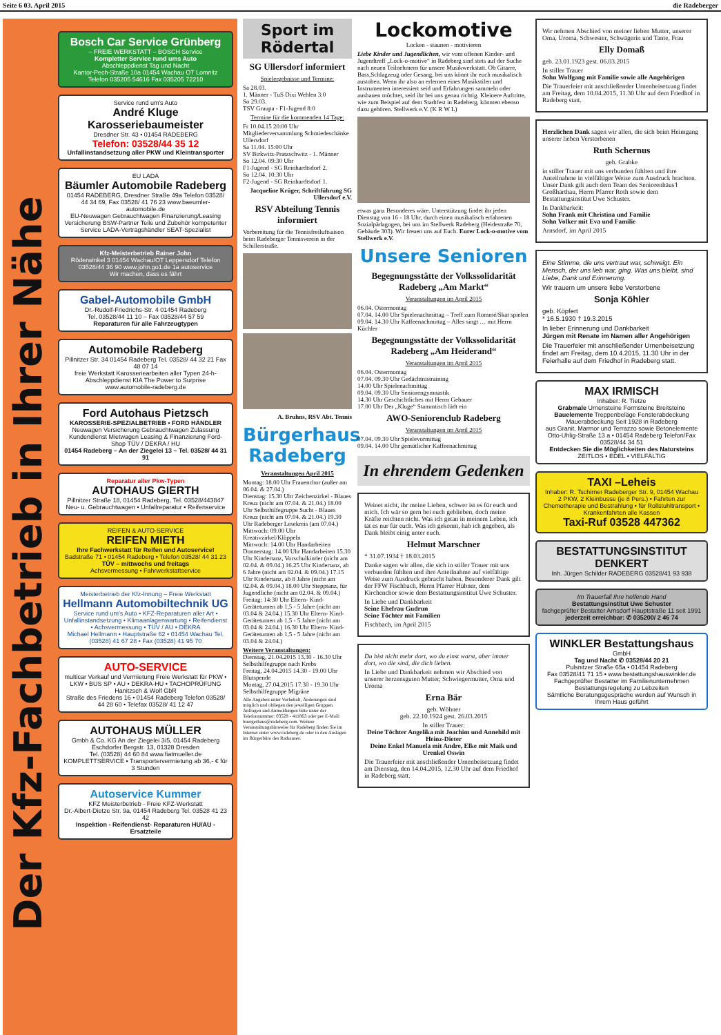Seite 6 03. April 2015 die Radeberger
Der Kfz-Fachbetrieb in Ihrer Nähe
Bosch Car Service Grünberg
– FREIE WERKSTATT – BOSCH Service
Kompletter Service rund ums Auto
Abschleppdienst Tag und Nacht
Kantor-Pech-Straße 10a 01454 Wachau OT Lomnitz Telefon 035205 54616 Fax 035205 72210
Service rund um's Auto
André Kluge Karosseriebaumeister
Dresdner Str. 43 • 01454 RADEBERG
Telefon: 03528/44 35 12
Unfallinstandsetzung aller PKW und Kleintransporter
EU LADA
Bäumler Automobile Radeberg
01454 RADEBERG, Dresdner Straße 49a Telefon 03528/ 44 34 69, Fax 03528/ 41 76 23 www.baeumler-automobile.de
EU-Neuwagen Gebrauchtwagen Finanzierung/Leasing Versicherung BSW-Partner Teile und Zubehör kompetenter Service LADA-Vertragshändler SEAT-Spezialist
Kfz-Meisterbetrieb Rainer John
Röderwinkel 3 01454 Wachau/OT Leppersdorf Telefon 03528/44 36 90 www.john.go1.de 1a autoservice
Wir machen, dass es fährt
Gabel-Automobile GmbH
Dr.-Rudolf-Friedrichs-Str. 4 01454 Radeberg
Tel. 03528/44 11 10 – Fax 03528/44 57 59
Reparaturen für alle Fahrzeugtypen
Automobile Radeberg
Pillnitzer Str. 34 01454 Radeberg Tel. 03528/ 44 32 21 Fax 48 07 14
freie Werkstatt Karosseriearbeiten aller Typen 24-h-Abschleppdienst KIA The Power to Surprise
www.automobile-radeberg.de
Ford Autohaus Pietzsch
KAROSSERIE-SPEZIALBETRIEB • FORD HÄNDLER
Neuwagen Versicherung Gebrauchtwagen Zulassung Kundendienst Mietwagen Leasing & Finanzierung Ford-Shop TÜV / DEKRA / HU
01454 Radeberg – An der Ziegelei 13 – Tel. 03528/ 44 31 91
Reparatur aller Pkw-Typen
AUTOHAUS GIERTH
Pillnitzer Straße 18, 01454 Radeberg, Tel. 03528/443847
Neu- u. Gebrauchtwagen • Unfallreparatur • Reifenservice
REIFEN & AUTO-SERVICE
REIFEN MIETH
Ihre Fachwerkstatt für Reifen und Autoservice!
Badstraße 71 • 01454 Radeberg • Telefon 03528/ 44 31 23
TÜV – mittwochs und freitags
Achsvermessung • Fahrwerkstattservice
Meisterbetrieb der Kfz-Innung – Freie Werkstatt
Hellmann Automobiltechnik UG
Service rund um's Auto • KFZ-Reparaturen aller Art • Unfallinstandsetzung • Klimaanlagenwartung • Reifendienst • Achsvermessung • TÜV / AU • DEKRA
Michael Hellmann • Hauptstraße 62 • 01454 Wachau Tel. (03528) 41 67 28 • Fax (03528) 41 95 70
AUTO-SERVICE
multicar Verkauf und Vermietung Freie Werkstatt für PKW • LKW • BUS SP • AU • DEKRA-HU • TACHOPRÜFUNG Hanitzsch & Wolf GbR
Straße des Friedens 16 • 01454 Radeberg Telefon 03528/ 44 28 60 • Telefax 03528/ 41 12 47
AUTOHAUS MÜLLER
Gmbh & Co. KG An der Ziegelei 3/5, 01454 Radeberg Eschdorfer Bergstr. 13, 01328 Dresden
Tel. (03528) 44 60 84 www.fiatmueller.de
KOMPLETTSERVICE • Transportervermietung ab 36,- € für 3 Stunden
Autoservice Kummer
KFZ Meisterbetrieb - Freie KFZ-Werkstatt
Dr.-Albert-Dietze Str. 9a, 01454 Radeberg Tel. 03528 41 23 42
Inspektion - Reifendienst- Reparaturen HU/AU - Ersatzteile
Sport im Rödertal
SG Ullersdorf informiert
Spielergebnisse und Termine:
Sa 28.03.
1. Männer - TuS Dixi Wehlen 3:0
So 29.03.
TSV Graupa - F1-Jugend 8:0
Termine für die kommenden 14 Tage:
Fr 10.04.15 20:00 Uhr Mitgliederversammlung Schmiedeschänke Ullersdorf
Sa 11.04. 15:00 Uhr
SV Birkwitz-Pratzschwitz - 1. Männer
So 12.04. 09:30 Uhr
F1-Jugend - SG Reinhardtsdorf 2.
So 12.04. 10:30 Uhr
F2-Jugend - SG Reinhardtsdorf 1.
Jacqueline Krüger, Schriftführung SG Ullersdorf e.V.
RSV Abteilung Tennis informiert
Vorbereitung für die Tennisfreiluftsaison beim Radeberger Tennisverein in der Schillerstraße.
A. Bruhns, RSV Abt. Tennis
Bürgerhaus Radeberg
Veranstaltungen April 2015
Montag: 18.00 Uhr Frauenchor (außer am 06.04. & 27.04.)
Dienstag: 15.30 Uhr Zeichenzirkel - Blaues Kreuz (nicht am 07.04. & 21.04.) 18.00 Uhr Selbsthilfegruppe Sucht - Blaues Kreuz (nicht am 07.04. & 21.04.) 19.30 Uhr Radeberger Lesekreis (am 07.04.)
Mittwoch: 09.00 Uhr Kreativzirkel/Klöppeln
Mittwoch: 14.00 Uhr Handarbeiten
Donnerstag: 14.00 Uhr Handarbeiten 15.30 Uhr Kindertanz, Vorschulkinder (nicht am 02.04. & 09.04.) 16.25 Uhr Kindertanz, ab 6 Jahre (nicht am 02.04. & 09.04.) 17.15 Uhr Kindertanz, ab 8 Jahre (nicht am 02.04. & 09.04.) 18.00 Uhr Stepptanz, für Jugendliche (nicht am 02.04. & 09.04.)
Freitag: 14:30 Uhr Eltern- Kind- Geräteturnen ab 1,5 - 5 Jahre (nicht am 03.04 & 24.04.) 15.30 Uhr Eltern- Kind- Geräteturnen ab 1,5 - 5 Jahre (nicht am 03.04 & 24.04.) 16.30 Uhr Eltern- Kind- Geräteturnen ab 1,5 - 5 Jahre (nicht am 03.04 & 24.04.)
Weitere Veranstaltungen:
Dienstag, 21.04.2015 13.30 - 16.30 Uhr Selbsthilfegruppe nach Krebs
Freitag, 24.04.2015 14.30 - 19.00 Uhr Blutspende
Montag, 27.04.2015 17.30 - 19.30 Uhr Selbsthilfegruppe Migräne
Alle Angaben unter Vorbehalt, Änderungen sind möglich und obliegen den jeweiligen Gruppen. Anfragen und Anmeldungen bitte unter der Telefonnummer: 03528 - 411863 oder per E-Mail: buergerhaus@radeberg.com. Weitere Veranstaltungshinweise für Radeberg finden Sie im Internet unter www.radeberg.de oder in den Auslagen im Bürgerbüro des Rathauses.
Lockomotive
Locken - staunen - motivieren
Liebe Kinder und Jugendlichen, wir vom offenen Kinder- und Jugendtreff „Lock-o-motive“ in Radeberg sind stets auf der Suche nach neuen Teilnehmern für unsere Musikwerkstatt. Ob Gitarre, Bass,Schlagzeug oder Gesang, bei uns könnt ihr euch musikalisch austoben. Wenn ihr also an erlernen eines Musikstilen und Instrumenten interessiert seid und Erfahrungen sammeln oder ausbauen möchtet, seid ihr bei uns genau richtig. Kleinere Auftritte, wie zum Beispiel auf dem Stadtfest in Radeberg, könnten ebenso dazu gehören. Stellwerk e.V. (K R W L)
etwas ganz Besonderes wäre. Unterstützung findet ihr jeden Dienstag von 16 - 18 Uhr, durch einen musikalisch erfahrenen Sozialpädagogen, bei uns im Stellwerk Radeberg (Heidestraße 70, Gebäude 303). Wir freuen uns auf Euch. Eurer Lock-o-motive vom Stellwerk e.V.
Unsere Senioren
Begegnungsstätte der Volkssolidarität Radeberg „Am Markt“
Veranstaltungen im April 2015
06.04. Ostermontag
07.04. 14.00 Uhr Spielenachmittag – Treff zum Rommé/Skat spielen
09.04. 14.30 Uhr Kaffeenachmittag – Alles singt … mit Herrn Küchler
Begegnungsstätte der Volkssolidarität Radeberg „Am Heiderand“
Veranstaltungen im April 2015
06.04. Ostermontag
07.04. 09.30 Uhr Gedächtnistraining
14.00 Uhr Spielenachmittag
09.04. 09.30 Uhr Seniorengymnastik
14.30 Uhr Geschichtliches mit Herrn Gebauer
17.00 Uhr Der „Kluge“ Stammtisch lädt ein
AWO-Seniorenclub Radeberg
Veranstaltungen im April 2015
07.04. 09.30 Uhr Spielevormittag
09.04. 14.00 Uhr gemütlicher Kaffeenachmittag
In ehrendem Gedenken
Weinet nicht, ihr meine Lieben, schwer ist es für euch und mich. Ich wär so gern bei euch geblieben, doch meine Kräfte reichten nicht. Was ich getan in meinem Leben, ich tat es nur für euch. Was ich gekonnt, hab ich gegeben, als Dank bleibt einig unter euch.
Helmut Marschner
* 31.07.1934 † 18.03.2015
Danke sagen wir allen, die sich in stiller Trauer mit uns verbunden fühlten und ihre Anteilnahme auf vielfältige Weise zum Ausdruck gebracht haben. Besonderer Dank gilt der FFW Fischbach, Herrn Pfarrer Hübner, dem Kirchenchor sowie dem Bestattungsinstitut Uwe Schuster.
In Liebe und Dankbarkeit
Seine Ehefrau Gudrun
Seine Töchter mit Familien
Fischbach, im April 2015
Du bist nicht mehr dort, wo du einst warst, aber immer dort, wo die sind, die dich lieben.
In Liebe und Dankbarkeit nehmen wir Abschied von unserer herzensguten Mutter, Schwiegermutter, Oma und Uroma
Erna Bär
geb. Wöhner
geb. 22.10.1924 gest. 26.03.2015
In stiller Trauer:
Deine Töchter Angelika mit Joachim und Annehild mit Heinz-Dieter
Deine Enkel Manuela mit Andre, Elke mit Maik und Urenkel Oswin
Die Trauerfeier mit anschließender Urnenbeisetzung findet am Dienstag, den 14.04.2015, 12.30 Uhr auf dem Friedhof in Radeberg statt.
Wir nehmen Abschied von meiner lieben Mutter, unserer Oma, Uroma, Schwester, Schwägerin und Tante, Frau
Elly Domaß
geb. 23.01.1923 gest. 06.03.2015
In stiller Trauer
Sohn Wolfgang mit Familie sowie alle Angehörigen
Die Trauerfeier mit anschließender Urnenbeisetzung findet am Freitag, dem 10.04.2015, 11.30 Uhr auf dem Friedhof in Radeberg statt.
Herzlichen Dank sagen wir allen, die sich beim Heimgang unserer lieben Verstorbenen
Ruth Schernus
geb. Grabke
in stiller Trauer mit uns verbunden fühlten und ihre Anteilnahme in vielfältiger Weise zum Ausdruck brachten. Unser Dank gilt auch dem Team des Seniorenhäus'l Großharthau, Herrn Pfarrer Roth sowie dem Bestattungsinstitut Uwe Schuster.
In Dankbarkeit:
Sohn Frank mit Christina und Familie
Sohn Volker mit Eva und Familie
Arnsdorf, im April 2015
Eine Stimme, die uns vertraut war, schweigt. Ein Mensch, der uns lieb war, ging. Was uns bleibt, sind Liebe, Dank und Erinnerung.
Wir trauern um unsere liebe Verstorbene
Sonja Köhler
geb. Köpfert
* 16.5.1930 † 19.3.2015
In lieber Erinnerung und Dankbarkeit
Jürgen mit Renate im Namen aller Angehörigen
Die Trauerfeier mit anschließender Urnenbeisetzung findet am Freitag, dem 10.4.2015, 11.30 Uhr in der Feierhalle auf dem Friedhof in Radeberg statt.
MAX IRMISCH
Inhaber: R. Tietze
Grabmale Urnensteine Formsteine Breitsteine Bauelemente Treppenbeläge Fensterabdeckung Mauerabdeckung Seit 1928 in Radeberg
aus Granit, Marmor und Terrazzo sowie Betonelemente
Otto-Uhlig-Straße 13 a • 01454 Radeberg Telefon/Fax 03528/44 34 51
Entdecken Sie die Möglichkeiten des Natursteins
ZEITLOS • EDEL • VIELFÄLTIG
TAXI –Leheis
Inhaber: R. Tschirner Radeberger Str. 9, 01454 Wachau
2 PKW, 2 Kleinbusse (je 8 Pers.) • Fahrten zur Chemotherapie und Bestrahlung • für Rollstuhltransport • Krankenfahrten alle Kassen
Taxi-Ruf 03528 447362
BESTATTUNGSINSTITUT DENKERT
Inh. Jürgen Schilder RADEBERG 03528/41 93 938
Im Trauerfall Ihre helfende Hand
Bestattungsinstitut Uwe Schuster
fachgeprüfter Bestatter Arnsdorf Hauptstraße 11 seit 1991
jederzeit erreichbar: ✆ 035200/ 2 46 74
WINKLER Bestattungshaus
GmbH
Tag und Nacht ✆ 03528/44 20 21
Pulsnitzer Straße 65a • 01454 Radeberg
Fax 03528/41 71 15 • www.bestattungshauswinkler.de
Fachgeprüfter Bestatter im Familienunternehmen
Bestattungsregelung zu Lebzeiten
Sämtliche Beratungsgespräche werden auf Wunsch in Ihrem Haus geführt